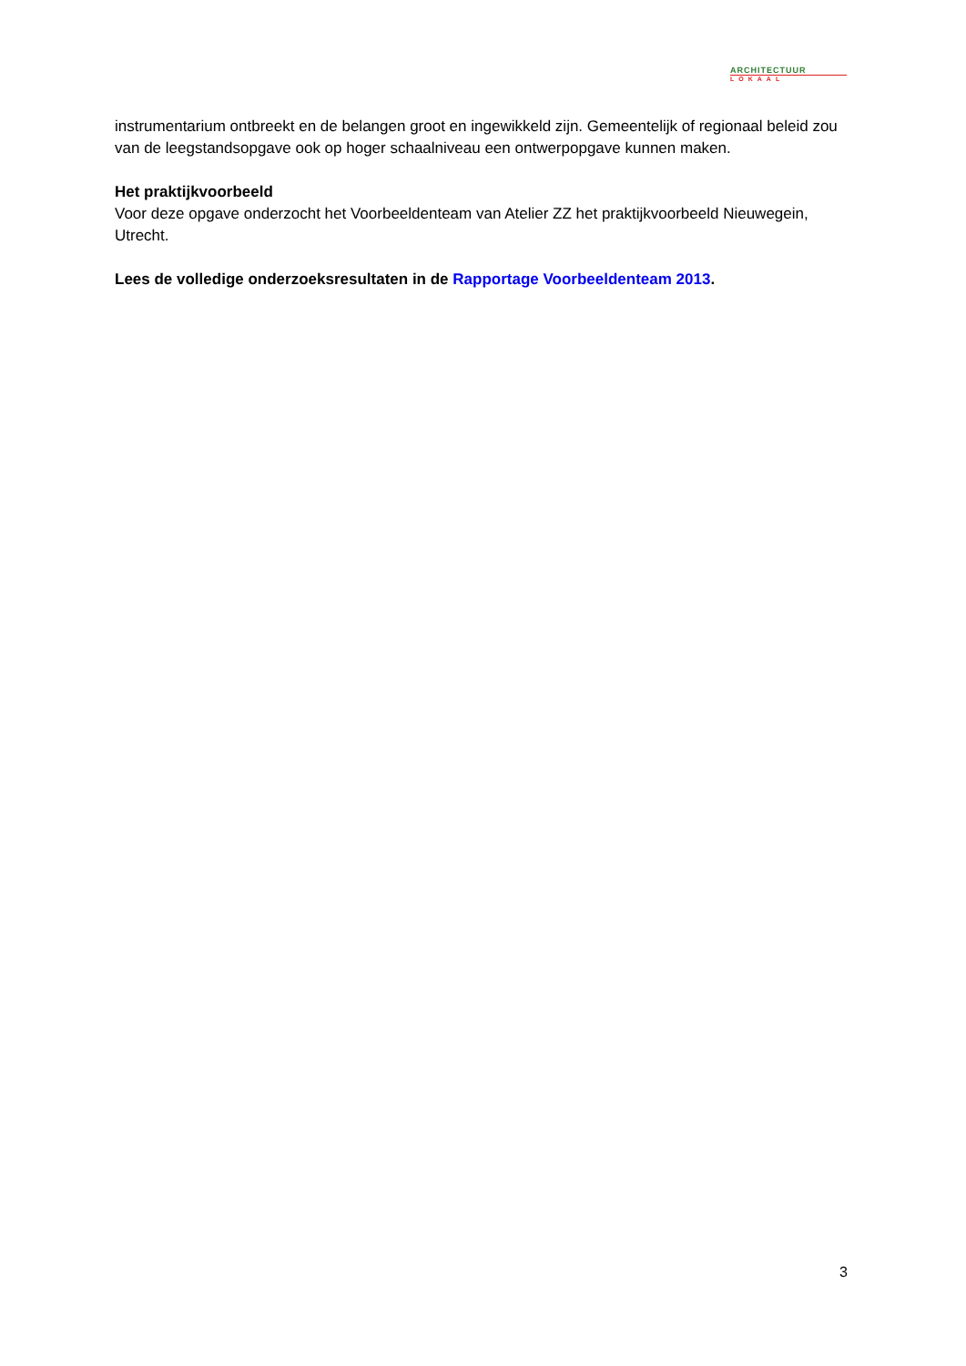ARCHITECTUUR
LOKAAL
instrumentarium ontbreekt en de belangen groot en ingewikkeld zijn. Gemeentelijk of regionaal beleid zou van de leegstandsopgave ook op hoger schaalniveau een ontwerpopgave kunnen maken.
Het praktijkvoorbeeld
Voor deze opgave onderzocht het Voorbeeldenteam van Atelier ZZ het praktijkvoorbeeld Nieuwegein, Utrecht.
Lees de volledige onderzoeksresultaten in de Rapportage Voorbeeldenteam 2013.
3